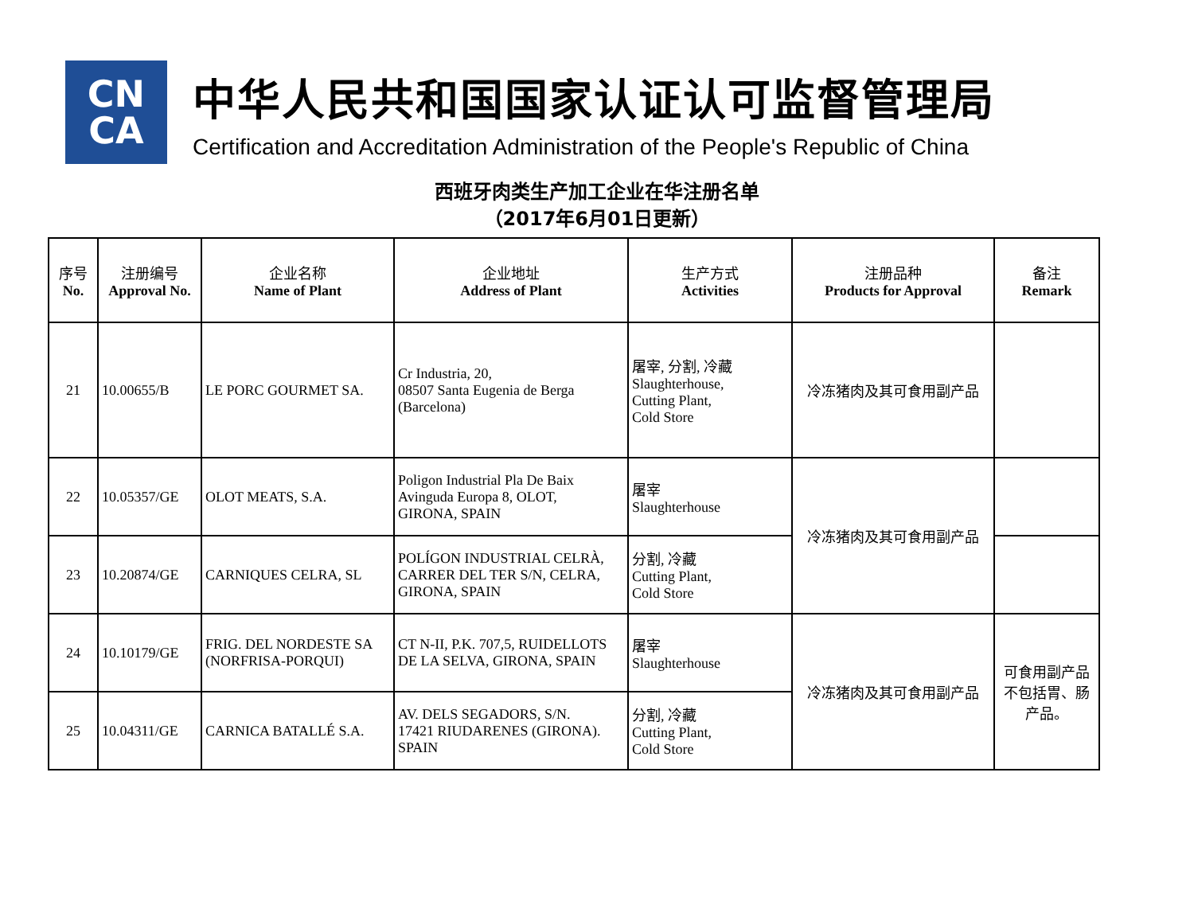CN
CA
中华人民共和国国家认证认可监督管理局
Certification and Accreditation Administration of the People's Republic of China
西班牙肉类生产加工企业在华注册名单
（2017年6月01日更新）
| 序号 No. | 注册编号 Approval No. | 企业名称 Name of Plant | 企业地址 Address of Plant | 生产方式 Activities | 注册品种 Products for Approval | 备注 Remark |
| --- | --- | --- | --- | --- | --- | --- |
| 21 | 10.00655/B | LE PORC GOURMET SA. | Cr Industria, 20, 08507 Santa Eugenia de Berga (Barcelona) | 屠宰, 分割, 冷藏 Slaughterhouse, Cutting Plant, Cold Store | 冷冻猪肉及其可食用副产品 | |
| 22 | 10.05357/GE | OLOT MEATS, S.A. | Poligon Industrial Pla De Baix Avinguda Europa 8, OLOT, GIRONA, SPAIN | 屠宰 Slaughterhouse | 冷冻猪肉及其可食用副产品 | |
| 23 | 10.20874/GE | CARNIQUES CELRA, SL | POLÍGON INDUSTRIAL CELRÀ, CARRER DEL TER S/N, CELRA, GIRONA, SPAIN | 分割, 冷藏 Cutting Plant, Cold Store | | |
| 24 | 10.10179/GE | FRIG. DEL NORDESTE SA (NORFRISA-PORQUI) | CT N-II, P.K. 707,5, RUIDELLOTS DE LA SELVA, GIRONA, SPAIN | 屠宰 Slaughterhouse | 冷冻猪肉及其可食用副产品 | 可食用副产品 不包括胃、肠 产品。 |
| 25 | 10.04311/GE | CARNICA BATALLÉ S.A. | AV. DELS SEGADORS, S/N. 17421 RIUDARENES (GIRONA). SPAIN | 分割, 冷藏 Cutting Plant, Cold Store | | |